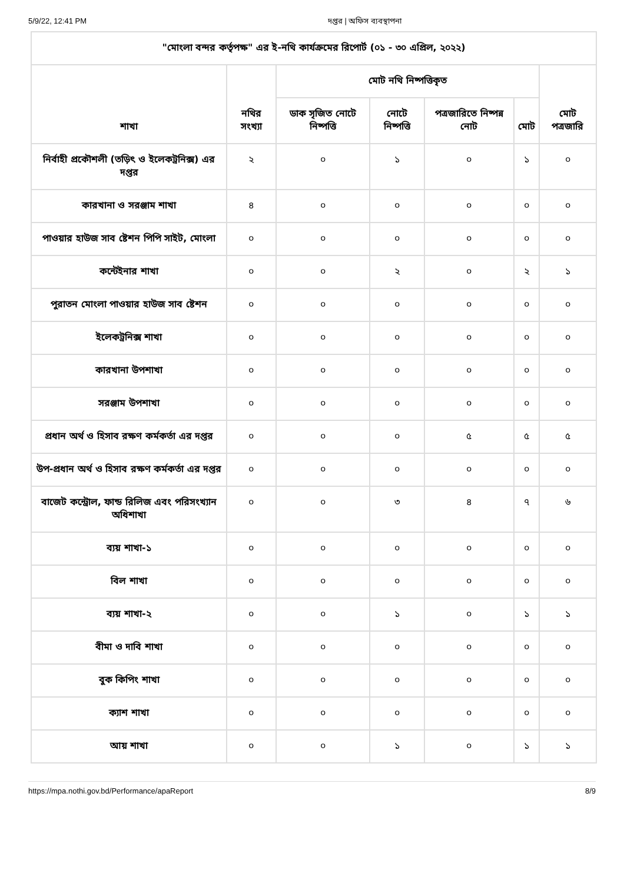5/9/22, 12:41 PM দপ্তর | অফিস ব্যবস্থাপনা
| "মোংলা বন্দর কর্তৃপক্ষ" এর ই-নথি কার্যক্রমের রিপোর্ট (০১ - ৩০ এপ্রিল, ২০২২) | | | | | | |
| --- | --- | --- | --- | --- | --- | --- |
| শাখা | নথির সংখ্যা | মোট নথি নিষ্পত্তিকৃত | | | | মোট পত্রজারি |
| | | ডাক সৃজিত নোটে নিষ্পত্তি | নোটে নিষ্পত্তি | পত্রজারিতে নিষ্পন্ন নোট | মোট | |
| নির্বাহী প্রকৌশলী (তড়িৎ ও ইলেকট্রনিক্স) এর দপ্তর | ২ | ০ | ১ | ০ | ১ | ০ |
| কারখানা ও সরঞ্জাম শাখা | ৪ | ০ | ০ | ০ | ০ | ০ |
| পাওয়ার হাউজ সাব ষ্টেশন পিপি সাইট, মোংলা | ০ | ০ | ০ | ০ | ০ | ০ |
| কন্টেইনার শাখা | ০ | ০ | ২ | ০ | ২ | ১ |
| পুরাতন মোংলা পাওয়ার হাউজ সাব ষ্টেশন | ০ | ০ | ০ | ০ | ০ | ০ |
| ইলেকট্রনিক্স শাখা | ০ | ০ | ০ | ০ | ০ | ০ |
| কারখানা উপশাখা | ০ | ০ | ০ | ০ | ০ | ০ |
| সরঞ্জাম উপশাখা | ০ | ০ | ০ | ০ | ০ | ০ |
| প্রধান অর্থ ও হিসাব রক্ষণ কর্মকর্তা এর দপ্তর | ০ | ০ | ০ | ৫ | ৫ | ৫ |
| উপ-প্রধান অর্থ ও হিসাব রক্ষণ কর্মকর্তা এর দপ্তর | ০ | ০ | ০ | ০ | ০ | ০ |
| বাজেট কন্ট্রোল, ফান্ড রিলিজ এবং পরিসংখ্যান অধিশাখা | ০ | ০ | ৩ | ৪ | ৭ | ৬ |
| ব্যয় শাখা-১ | ০ | ০ | ০ | ০ | ০ | ০ |
| বিল শাখা | ০ | ০ | ০ | ০ | ০ | ০ |
| ব্যয় শাখা-২ | ০ | ০ | ১ | ০ | ১ | ১ |
| বীমা ও দাবি শাখা | ০ | ০ | ০ | ০ | ০ | ০ |
| বুক কিপিং শাখা | ০ | ০ | ০ | ০ | ০ | ০ |
| ক্যাশ শাখা | ০ | ০ | ০ | ০ | ০ | ০ |
| আয় শাখা | ০ | ০ | ১ | ০ | ১ | ১ |
https://mpa.nothi.gov.bd/Performance/apaReport 8/9